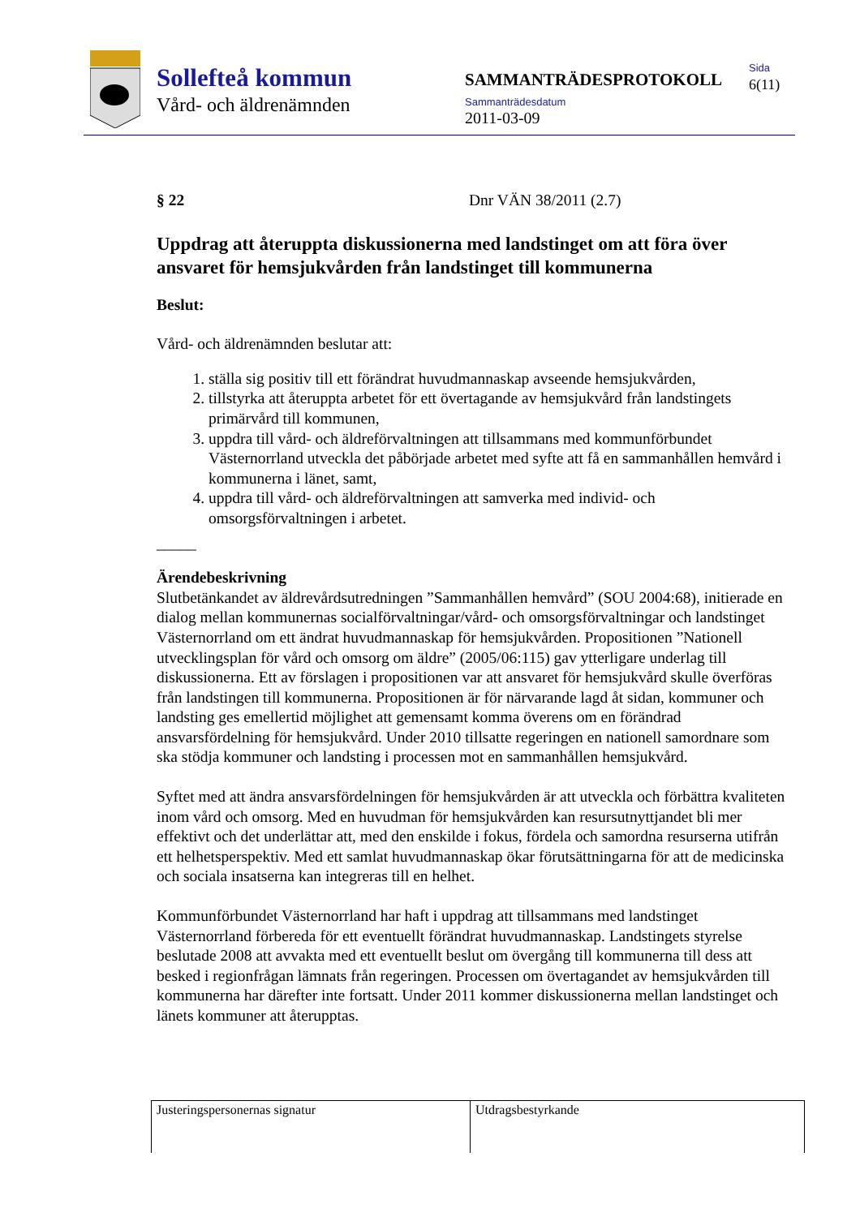Sollefteå kommun
Vård- och äldrenämnden
SAMMANTRÄDESPROTOKOLL
Sammanträdesdatum
2011-03-09
Sida
6(11)
§ 22 Dnr VÄN 38/2011 (2.7)
Uppdrag att återuppta diskussionerna med landstinget om att föra över ansvaret för hemsjukvården från landstinget till kommunerna
Beslut:
Vård- och äldrenämnden beslutar att:
1. ställa sig positiv till ett förändrat huvudmannaskap avseende hemsjukvården,
2. tillstyrka att återuppta arbetet för ett övertagande av hemsjukvård från landstingets primärvård till kommunen,
3. uppdra till vård- och äldreförvaltningen att tillsammans med kommunförbundet Västernorrland utveckla det påbörjade arbetet med syfte att få en sammanhållen hemvård i kommunerna i länet, samt,
4. uppdra till vård- och äldreförvaltningen att samverka med individ- och omsorgsförvaltningen i arbetet.
_____
Ärendebeskrivning
Slutbetänkandet av äldrevårdsutredningen ”Sammanhållen hemvård” (SOU 2004:68), initierade en dialog mellan kommunernas socialförvaltningar/vård- och omsorgsförvaltningar och landstinget Västernorrland om ett ändrat huvudmannaskap för hemsjukvården. Propositionen ”Nationell utvecklingsplan för vård och omsorg om äldre” (2005/06:115) gav ytterligare underlag till diskussionerna. Ett av förslagen i propositionen var att ansvaret för hemsjukvård skulle överföras från landstingen till kommunerna. Propositionen är för närvarande lagd åt sidan, kommuner och landsting ges emellertid möjlighet att gemensamt komma överens om en förändrad ansvarsfördelning för hemsjukvård. Under 2010 tillsatte regeringen en nationell samordnare som ska stödja kommuner och landsting i processen mot en sammanhållen hemsjukvård.
Syftet med att ändra ansvarsfördelningen för hemsjukvården är att utveckla och förbättra kvaliteten inom vård och omsorg. Med en huvudman för hemsjukvården kan resursutnyttjandet bli mer effektivt och det underlättar att, med den enskilde i fokus, fördela och samordna resurserna utifrån ett helhetsperspektiv. Med ett samlat huvudmannaskap ökar förutsättningarna för att de medicinska och sociala insatserna kan integreras till en helhet.
Kommunförbundet Västernorrland har haft i uppdrag att tillsammans med landstinget Västernorrland förbereda för ett eventuellt förändrat huvudmannaskap. Landstingets styrelse beslutade 2008 att avvakta med ett eventuellt beslut om övergång till kommunerna till dess att besked i regionfrågan lämnats från regeringen. Processen om övertagandet av hemsjukvården till kommunerna har därefter inte fortsatt. Under 2011 kommer diskussionerna mellan landstinget och länets kommuner att återupptas.
| Justeringspersonernas signatur | Utdragsbestyrkande |